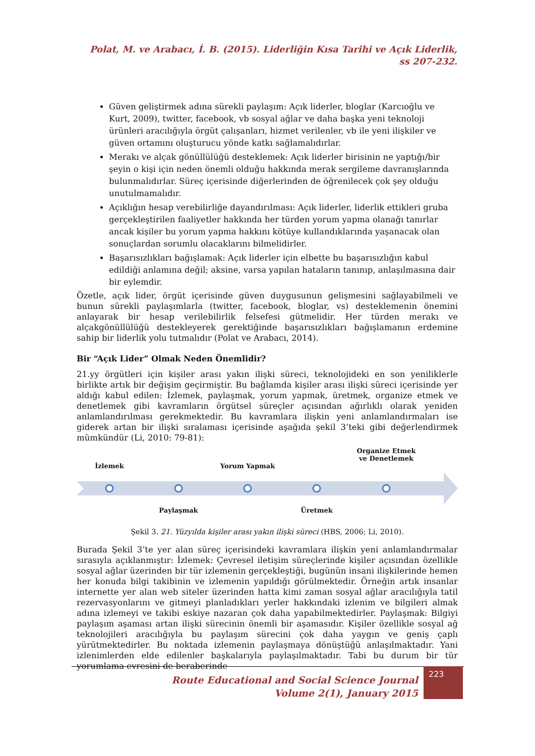Polat, M. ve Arabacı, İ. B. (2015). Liderliğin Kısa Tarihi ve Açık Liderlik,
ss 207-232.
Güven geliştirmek adına sürekli paylaşım: Açık liderler, bloglar (Karcıoğlu ve Kurt, 2009), twitter, facebook, vb sosyal ağlar ve daha başka yeni teknoloji ürünleri aracılığıyla örgüt çalışanları, hizmet verilenler, vb ile yeni ilişkiler ve güven ortamını oluşturucu yönde katkı sağlamalıdırlar.
Merakı ve alçak gönüllülüğü desteklemek: Açık liderler birisinin ne yaptığı/bir şeyin o kişi için neden önemli olduğu hakkında merak sergileme davranışlarında bulunmalıdırlar. Süreç içerisinde diğerlerinden de öğrenilecek çok şey olduğu unutulmamalıdır.
Açıklığın hesap verebilirliğe dayandırılması: Açık liderler, liderlik ettikleri gruba gerçekleştirilen faaliyetler hakkında her türden yorum yapma olanağı tanırlar ancak kişiler bu yorum yapma hakkını kötüye kullandıklarında yaşanacak olan sonuçlardan sorumlu olacaklarını bilmelidirler.
Başarısızlıkları bağışlamak: Açık liderler için elbette bu başarısızlığın kabul edildiği anlamına değil; aksine, varsa yapılan hataların tanınıp, anlaşılmasına dair bir eylemdir.
Özetle, açık lider, örgüt içerisinde güven duygusunun gelişmesini sağlayabilmeli ve bunun sürekli paylaşımlarla (twitter, facebook, bloglar, vs) desteklemenin önemini anlayarak bir hesap verilebilirlik felsefesi gütmelidir. Her türden merakı ve alçakgönüllülüğü destekleyerek gerektiğinde başarısızlıkları bağışlamanın erdemine sahip bir liderlik yolu tutmalıdır (Polat ve Arabacı, 2014).
Bir “Açık Lider” Olmak Neden Önemlidir?
21.yy örgütleri için kişiler arası yakın ilişki süreci, teknolojideki en son yeniliklerle birlikte artık bir değişim geçirmiştir. Bu bağlamda kişiler arası ilişki süreci içerisinde yer aldığı kabul edilen: İzlemek, paylaşmak, yorum yapmak, üretmek, organize etmek ve denetlemek gibi kavramların örgütsel süreçler açısından ağırlıklı olarak yeniden anlamlandırılması gerekmektedir. Bu kavramlara ilişkin yeni anlamlandırmaları ise giderek artan bir ilişki sıralaması içerisinde aşağıda şekil 3’teki gibi değerlendirmek mümkündür (Li, 2010: 79-81):
İzlemek Yorum Yapmak
Organize Etmek ve Denetlemek
Paylaşmak Üretmek
Şekil 3. 21. Yüzyılda kişiler arası yakın ilişki süreci (HBS, 2006; Li, 2010).
Burada Şekil 3’te yer alan süreç içerisindeki kavramlara ilişkin yeni anlamlandırmalar sırasıyla açıklanmıştır: İzlemek: Çevresel iletişim süreçlerinde kişiler açısından özellikle sosyal ağlar üzerinden bir tür izlemenin gerçekleştiği, bugünün insani ilişkilerinde hemen her konuda bilgi takibinin ve izlemenin yapıldığı görülmektedir. Örneğin artık insanlar internette yer alan web siteler üzerinden hatta kimi zaman sosyal ağlar aracılığıyla tatil rezervasyonlarını ve gitmeyi planladıkları yerler hakkındaki izlenim ve bilgileri almak adına izlemeyi ve takibi eskiye nazaran çok daha yapabilmektedirler. Paylaşmak: Bilgiyi paylaşım aşaması artan ilişki sürecinin önemli bir aşamasıdır. Kişiler özellikle sosyal ağ teknolojileri aracılığıyla bu paylaşım sürecini çok daha yaygın ve geniş çaplı yürütmektedirler. Bu noktada izlemenin paylaşmaya dönüştüğü anlaşılmaktadır. Yani izlenimlerden elde edilenler başkalarıyla paylaşılmaktadır. Tabi bu durum bir tür yorumlama evresini de beraberinde
Route Educational and Social Science Journal
Volume 2(1), January 2015
223